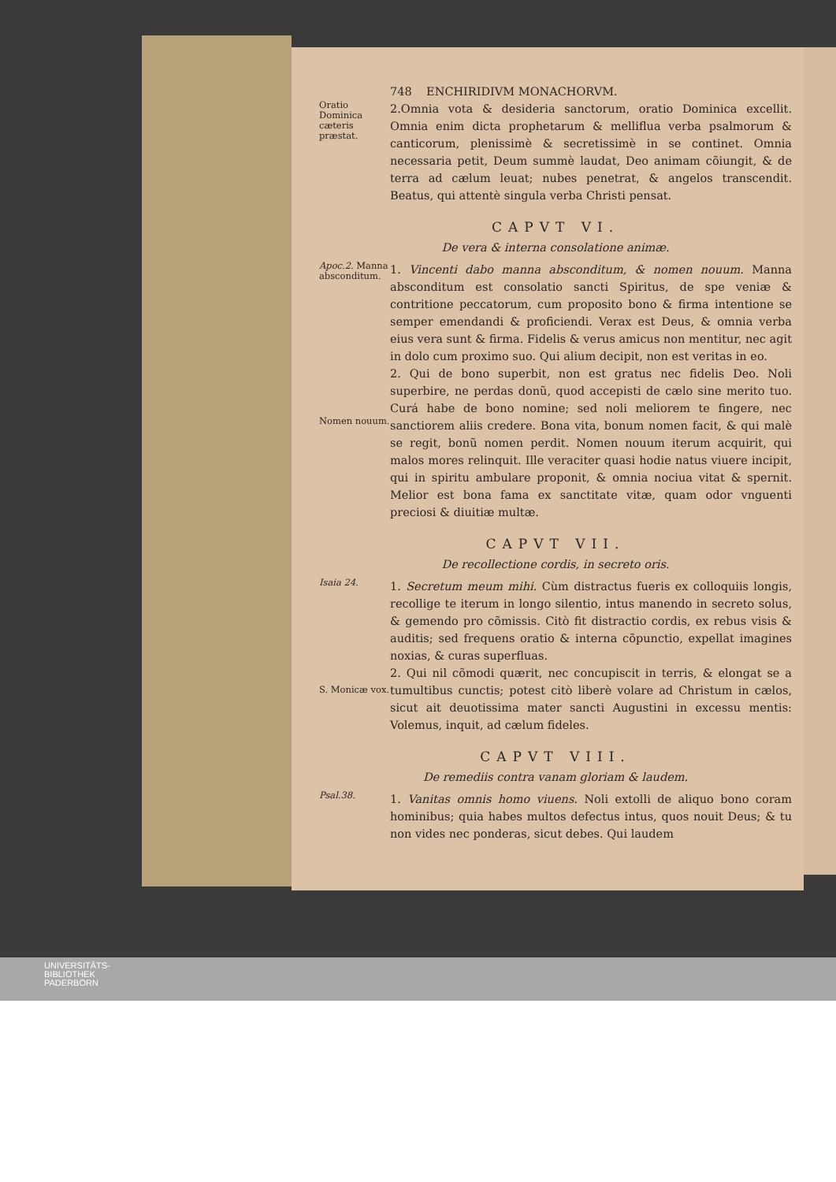748 ENCHIRIDIVM MONACHORVM.
Oratio Dominica cæteris præstat.
2.Omnia vota & desideria sanctorum, oratio Dominica excellit. Omnia enim dicta prophetarum & mellifluа verba psalmorum & canticorum, plenissimè & secretissimè in se continet. Omnia necessaria petit, Deum summè laudat, Deo animam cõiungit, & de terra ad cælum leuat; nubes penetrat, & angelos transcendit. Beatus, qui attentè singula verba Christi pensat.
CAPVT VI.
De vera & interna consolatione animæ.
Apoc.2. Manna absconditum.
1. Vincenti dabo manna absconditum, & nomen nouum. Manna absconditum est consolatio sancti Spiritus, de spe veniæ & contritione peccatorum, cum proposito bono & firma intentione se semper emendandi & proficiendi. Verax est Deus, & omnia verba eius vera sunt & firma. Fidelis & verus amicus non mentitur, nec agit in dolo cum proximo suo. Qui alium decipit, non est veritas in eo.
Nomen nouum.
2. Qui de bono superbit, non est gratus nec fidelis Deo. Noli superbire, ne perdas donũ, quod accepisti de cælo sine merito tuo. Curá habe de bono nomine; sed noli meliorem te fingere, nec sanctiorem aliis credere. Bona vita, bonum nomen facit, & qui malè se regit, bonũ nomen perdit. Nomen nouum iterum acquirit, qui malos mores relinquit. Ille veraciter quasi hodie natus viuere incipit, qui in spiritu ambulare proponit, & omnia nociua vitat & spernit. Melior est bona fama ex sanctitate vitæ, quam odor vnguenti preciosi & diuitiæ multæ.
CAPVT VII.
De recollectione cordis, in secreto oris.
Isaia 24.
1. Secretum meum mihi. Cùm distractus fueris ex colloquiis longis, recollige te iterum in longo silentio, intus manendo in secreto solus, & gemendo pro cõmissis. Citò fit distractio cordis, ex rebus visis & auditis; sed frequens oratio & interna cõpunctio, expellat imagines noxias, & curas superfluas.
S. Monicæ vox.
2. Qui nil cõmodi quærit, nec concupiscit in terris, & elongat se a tumultibus cunctis; potest citò liberè volare ad Christum in cælos, sicut ait deuotissima mater sancti Augustini in excessu mentis: Volemus, inquit, ad cælum fideles.
CAPVT VIII.
De remediis contra vanam gloriam & laudem.
Psal.38.
1. Vanitas omnis homo viuens. Noli extolli de aliquo bono coram hominibus; quia habes multos defectus intus, quos nouit Deus; & tu non vides nec ponderas, sicut debes. Qui laudem
UNIVERSITÄTS-
BIBLIOTHEK
PADERBORN